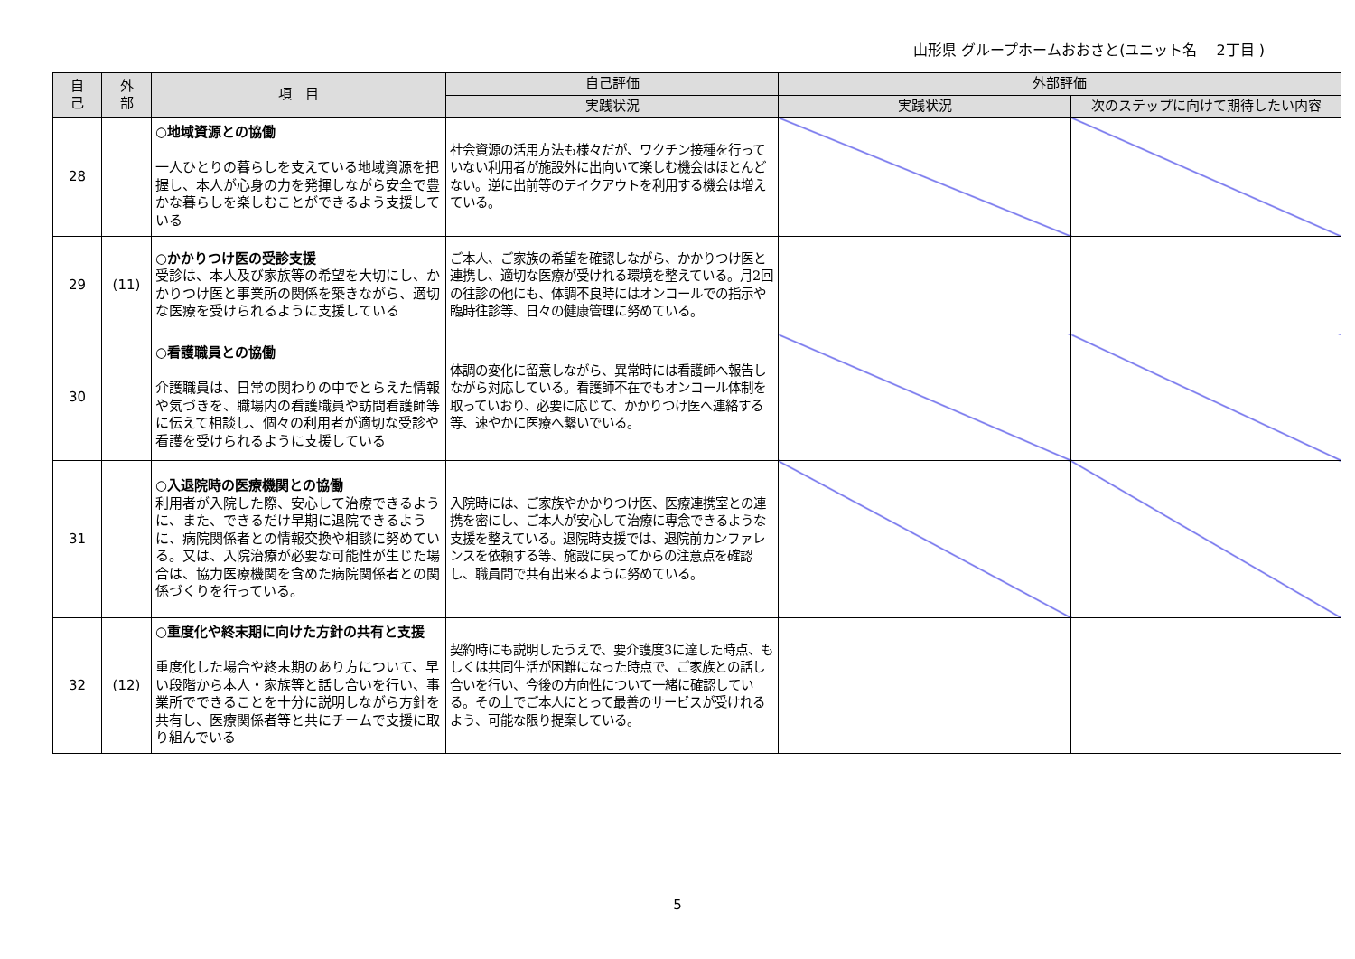山形県 グループホームおおさと(ユニット名　 2丁目 )
| 自 己 | 外 部 | 項 目 | 自己評価 | 外部評価 | |
| --- | --- | --- | --- | --- | --- |
| | | | 実践状況 | 実践状況 | 次のステップに向けて期待したい内容 |
| 28 | | ○地域資源との協働 一人ひとりの暮らしを支えている地域資源を把握し、本人が心身の力を発揮しながら安全で豊かな暮らしを楽しむことができるよう支援している | 社会資源の活用方法も様々だが、ワクチン接種を行っていない利用者が施設外に出向いて楽しむ機会はほとんどない。逆に出前等のテイクアウトを利用する機会は増えている。 | | |
| 29 | (11) | ○かかりつけ医の受診支援 受診は、本人及び家族等の希望を大切にし、かかりつけ医と事業所の関係を築きながら、適切な医療を受けられるように支援している | ご本人、ご家族の希望を確認しながら、かかりつけ医と連携し、適切な医療が受けれる環境を整えている。月2回の往診の他にも、体調不良時にはオンコールでの指示や臨時往診等、日々の健康管理に努めている。 | | |
| 30 | | ○看護職員との協働 介護職員は、日常の関わりの中でとらえた情報や気づきを、職場内の看護職員や訪問看護師等に伝えて相談し、個々の利用者が適切な受診や看護を受けられるように支援している | 体調の変化に留意しながら、異常時には看護師へ報告しながら対応している。看護師不在でもオンコール体制を取っていおり、必要に応じて、かかりつけ医へ連絡する等、速やかに医療へ繋いでいる。 | | |
| 31 | | ○入退院時の医療機関との協働 利用者が入院した際、安心して治療できるように、また、できるだけ早期に退院できるように、病院関係者との情報交換や相談に努めている。又は、入院治療が必要な可能性が生じた場合は、協力医療機関を含めた病院関係者との関係づくりを行っている。 | 入院時には、ご家族やかかりつけ医、医療連携室との連携を密にし、ご本人が安心して治療に専念できるような支援を整えている。退院時支援では、退院前カンファレンスを依頼する等、施設に戻ってからの注意点を確認し、職員間で共有出来るように努めている。 | | |
| 32 | (12) | ○重度化や終末期に向けた方針の共有と支援 重度化した場合や終末期のあり方について、早い段階から本人・家族等と話し合いを行い、事業所でできることを十分に説明しながら方針を共有し、医療関係者等と共にチームで支援に取り組んでいる | 契約時にも説明したうえで、要介護度3に達した時点、もしくは共同生活が困難になった時点で、ご家族との話し合いを行い、今後の方向性について一緒に確認している。その上でご本人にとって最善のサービスが受けれるよう、可能な限り提案している。 | | |
5